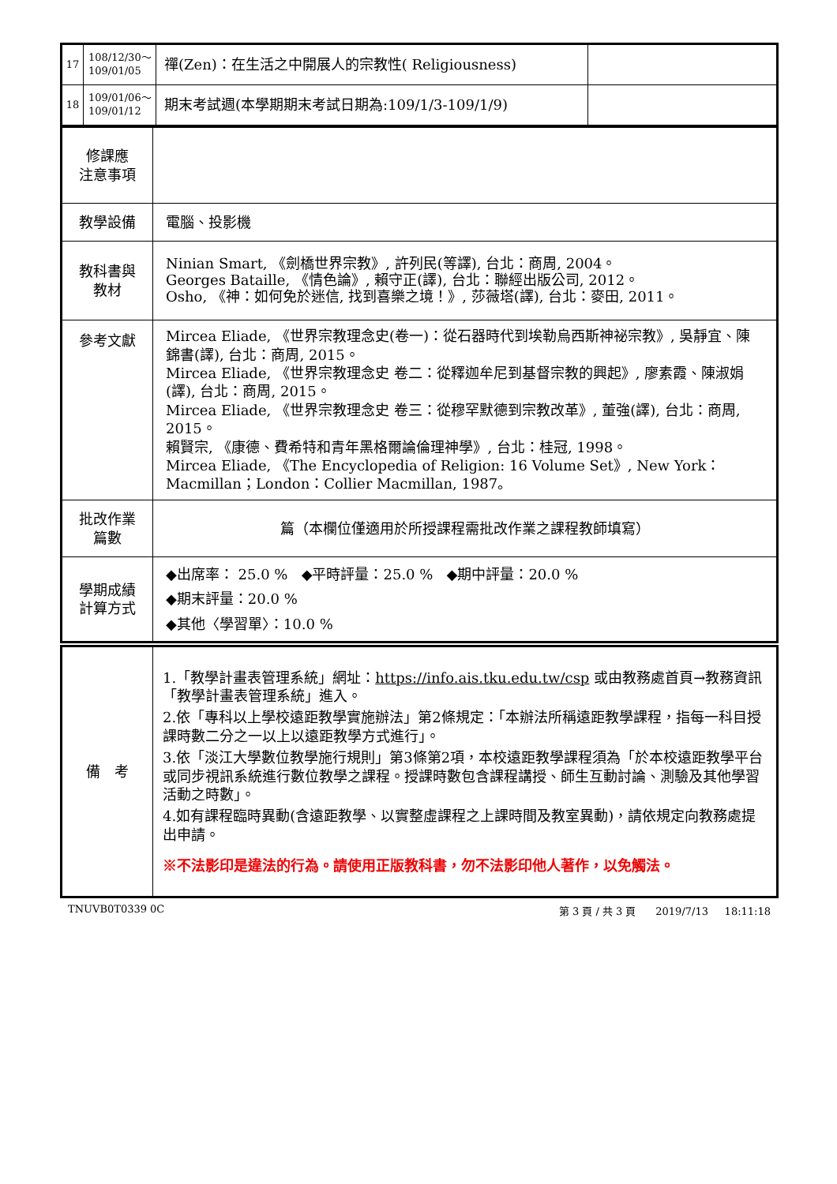| 17 | 108/12/30～ 109/01/05 | 禪(Zen)：在生活之中開展人的宗教性( Religiousness) | |
| 18 | 109/01/06～ 109/01/12 | 期末考試週(本學期期末考試日期為:109/1/3-109/1/9) | |
| 修課應 注意事項 | |
| 教學設備 | 電腦、投影機 |
| 教科書與 教材 | Ninian Smart, 《劍橋世界宗教》, 許列民(等譯), 台北：商周, 2004。 Georges Bataille, 《情色論》, 賴守正(譯), 台北：聯經出版公司, 2012。 Osho, 《神：如何免於迷信, 找到喜樂之境！》, 莎薇塔(譯), 台北：麥田, 2011。 |
| 參考文獻 | Mircea Eliade, 《世界宗教理念史(卷一)：從石器時代到埃勒烏西斯神祕宗教》, 吳靜宜、陳錦書(譯), 台北：商周, 2015。 Mircea Eliade, 《世界宗教理念史 卷二：從釋迦牟尼到基督宗教的興起》, 廖素霞、陳淑娟(譯), 台北：商周, 2015。 Mircea Eliade, 《世界宗教理念史 卷三：從穆罕默德到宗教改革》, 董強(譯), 台北：商周, 2015。 賴賢宗, 《康德、費希特和青年黑格爾論倫理神學》, 台北：桂冠, 1998。 Mircea Eliade, 《The Encyclopedia of Religion: 16 Volume Set》, New York：Macmillan；London：Collier Macmillan, 1987。 |
| 批改作業 篇數 | 篇（本欄位僅適用於所授課程需批改作業之課程教師填寫） |
| 學期成績 計算方式 | ◆出席率： 25.0 % ◆平時評量：25.0 % ◆期中評量：20.0 % ◆期末評量：20.0 % ◆其他〈學習單〉：10.0 % |
| 備 考 | 1.「教學計畫表管理系統」網址： https://info.ais.tku.edu.tw/csp 或由教務處首頁→教務資訊「教學計畫表管理系統」進入。 2.依「專科以上學校遠距教學實施辦法」第2條規定：「本辦法所稱遠距教學課程，指每一科目授課時數二分之一以上以遠距教學方式進行」。 3.依「淡江大學數位教學施行規則」第3條第2項，本校遠距教學課程須為「於本校遠距教學平台或同步視訊系統進行數位教學之課程。授課時數包含課程講授、師生互動討論、測驗及其他學習活動之時數」。 4.如有課程臨時異動(含遠距教學、以實整虛課程之上課時間及教室異動)，請依規定向教務處提出申請。 ※不法影印是違法的行為。請使用正版教科書，勿不法影印他人著作，以免觸法。 |
TNUVB0T0339 0C 第 3 頁 / 共 3 頁 2019/7/13 18:11:18